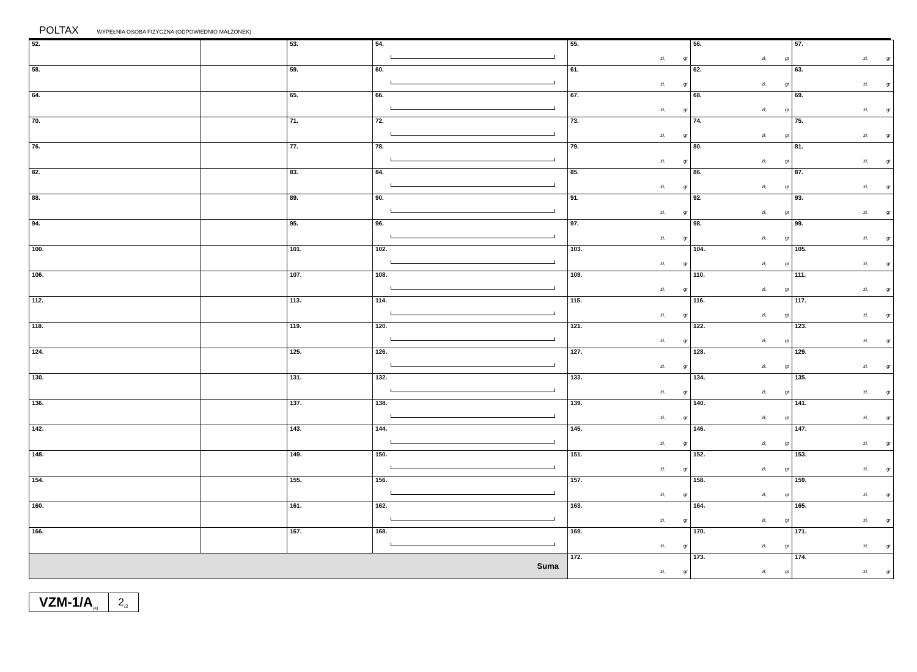POLTAX WYPEŁNIA OSOBA FIZYCZNA (ODPOWIEDNIO MAŁŻONEK)
| 52. | | 53. | 54. | 55. zł, gr | 56. zł, gr | 57. zł, gr |
| 58. | | 59. | 60. | 61. zł, gr | 62. zł, gr | 63. zł, gr |
| 64. | | 65. | 66. | 67. zł, gr | 68. zł, gr | 69. zł, gr |
| 70. | | 71. | 72. | 73. zł, gr | 74. zł, gr | 75. zł, gr |
| 76. | | 77. | 78. | 79. zł, gr | 80. zł, gr | 81. zł, gr |
| 82. | | 83. | 84. | 85. zł, gr | 86. zł, gr | 87. zł, gr |
| 88. | | 89. | 90. | 91. zł, gr | 92. zł, gr | 93. zł, gr |
| 94. | | 95. | 96. | 97. zł, gr | 98. zł, gr | 99. zł, gr |
| 100. | | 101. | 102. | 103. zł, gr | 104. zł, gr | 105. zł, gr |
| 106. | | 107. | 108. | 109. zł, gr | 110. zł, gr | 111. zł, gr |
| 112. | | 113. | 114. | 115. zł, gr | 116. zł, gr | 117. zł, gr |
| 118. | | 119. | 120. | 121. zł, gr | 122. zł, gr | 123. zł, gr |
| 124. | | 125. | 126. | 127. zł, gr | 128. zł, gr | 129. zł, gr |
| 130. | | 131. | 132. | 133. zł, gr | 134. zł, gr | 135. zł, gr |
| 136. | | 137. | 138. | 139. zł, gr | 140. zł, gr | 141. zł, gr |
| 142. | | 143. | 144. | 145. zł, gr | 146. zł, gr | 147. zł, gr |
| 148. | | 149. | 150. | 151. zł, gr | 152. zł, gr | 153. zł, gr |
| 154. | | 155. | 156. | 157. zł, gr | 158. zł, gr | 159. zł, gr |
| 160. | | 161. | 162. | 163. zł, gr | 164. zł, gr | 165. zł, gr |
| 166. | | 167. | 168. | 169. zł, gr | 170. zł, gr | 171. zł, gr |
| Suma | | | | 172. zł, gr | 173. zł, gr | 174. zł, gr |
VZM-1/A<sub>(4)</sub>
2<sub>/2</sub>